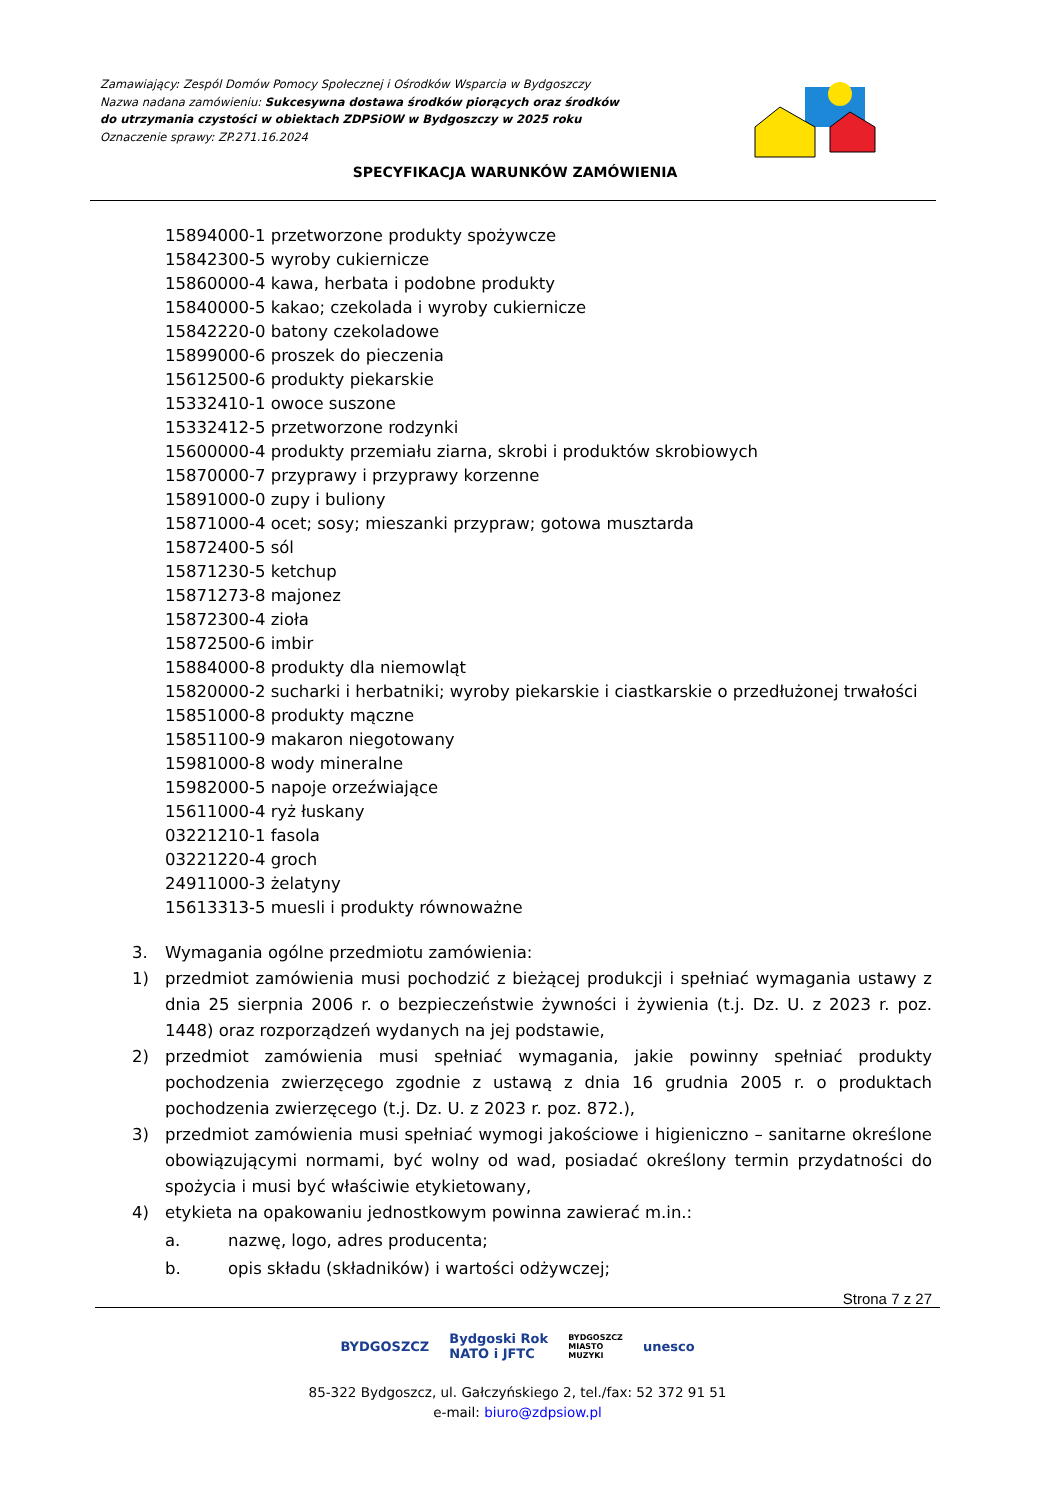Zamawiający: Zespól Domów Pomocy Społecznej i Ośrodków Wsparcia w Bydgoszczy
Nazwa nadana zamówieniu: Sukcesywna dostawa środków piorących oraz środków
do utrzymania czystości w obiektach ZDPSiOW w Bydgoszczy w 2025 roku
Oznaczenie sprawy: ZP.271.16.2024
SPECYFIKACJA WARUNKÓW ZAMÓWIENIA
15894000-1 przetworzone produkty spożywcze
15842300-5 wyroby cukiernicze
15860000-4 kawa, herbata i podobne produkty
15840000-5 kakao; czekolada i wyroby cukiernicze
15842220-0 batony czekoladowe
15899000-6 proszek do pieczenia
15612500-6 produkty piekarskie
15332410-1 owoce suszone
15332412-5 przetworzone rodzynki
15600000-4 produkty przemiału ziarna, skrobi i produktów skrobiowych
15870000-7 przyprawy i przyprawy korzenne
15891000-0 zupy i buliony
15871000-4 ocet; sosy; mieszanki przypraw; gotowa musztarda
15872400-5 sól
15871230-5 ketchup
15871273-8 majonez
15872300-4 zioła
15872500-6 imbir
15884000-8 produkty dla niemowląt
15820000-2 sucharki i herbatniki; wyroby piekarskie i ciastkarskie o przedłużonej trwałości
15851000-8 produkty mączne
15851100-9 makaron niegotowany
15981000-8 wody mineralne
15982000-5 napoje orzeźwiające
15611000-4 ryż łuskany
03221210-1 fasola
03221220-4 groch
24911000-3 żelatyny
15613313-5 muesli i produkty równoważne
3. Wymagania ogólne przedmiotu zamówienia:
1) przedmiot zamówienia musi pochodzić z bieżącej produkcji i spełniać wymagania ustawy z dnia 25 sierpnia 2006 r. o bezpieczeństwie żywności i żywienia (t.j. Dz. U. z 2023 r. poz. 1448) oraz rozporządzeń wydanych na jej podstawie,
2) przedmiot zamówienia musi spełniać wymagania, jakie powinny spełniać produkty pochodzenia zwierzęcego zgodnie z ustawą z dnia 16 grudnia 2005 r. o produktach pochodzenia zwierzęcego (t.j. Dz. U. z 2023 r. poz. 872.),
3) przedmiot zamówienia musi spełniać wymogi jakościowe i higieniczno – sanitarne określone obowiązującymi normami, być wolny od wad, posiadać określony termin przydatności do spożycia i musi być właściwie etykietowany,
4) etykieta na opakowaniu jednostkowym powinna zawierać m.in.:
a. nazwę, logo, adres producenta;
b. opis składu (składników) i wartości odżywczej;
Strona 7 z 27
BYDGOSZCZ Bydgoski Rok
NATO i JFTC BYDGOSZCZ
MIASTO
MUZYKI unesco
85-322 Bydgoszcz, ul. Gałczyńskiego 2, tel./fax: 52 372 91 51
e-mail: biuro@zdpsiow.pl